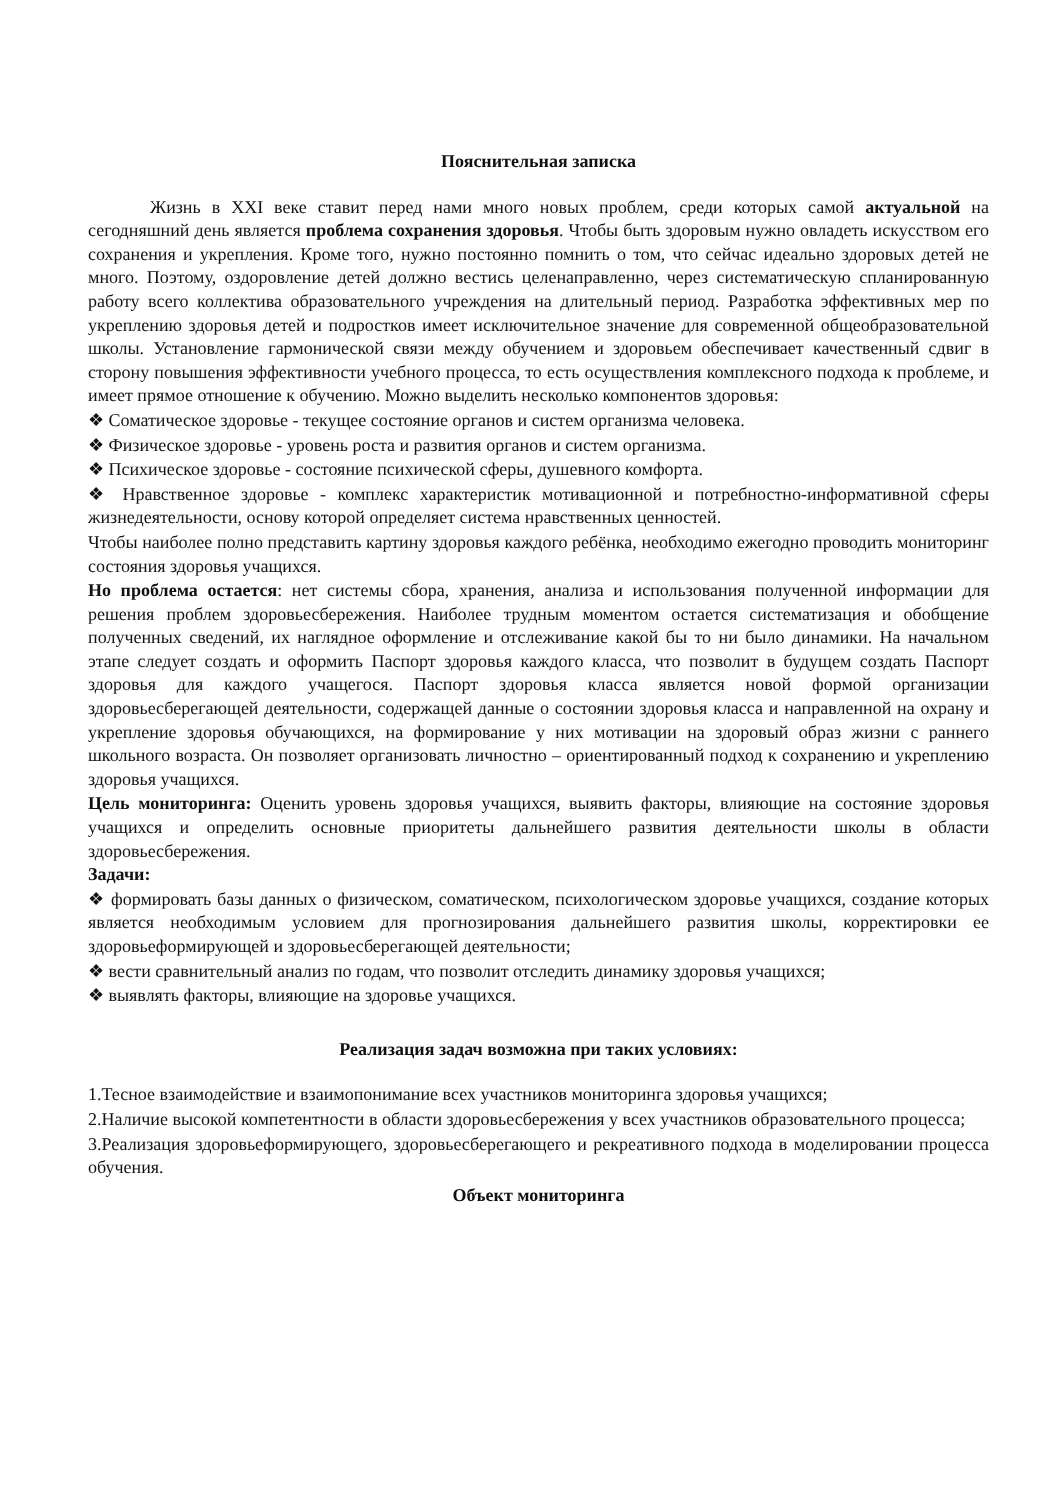Пояснительная записка
Жизнь в XXI веке ставит перед нами много новых проблем, среди которых самой актуальной на сегодняшний день является проблема сохранения здоровья. Чтобы быть здоровым нужно овладеть искусством его сохранения и укрепления. Кроме того, нужно постоянно помнить о том, что сейчас идеально здоровых детей не много. Поэтому, оздоровление детей должно вестись целенаправленно, через систематическую спланированную работу всего коллектива образовательного учреждения на длительный период. Разработка эффективных мер по укреплению здоровья детей и подростков имеет исключительное значение для современной общеобразовательной школы. Установление гармонической связи между обучением и здоровьем обеспечивает качественный сдвиг в сторону повышения эффективности учебного процесса, то есть осуществления комплексного подхода к проблеме, и имеет прямое отношение к обучению. Можно выделить несколько компонентов здоровья:
❖ Соматическое здоровье - текущее состояние органов и систем организма человека.
❖ Физическое здоровье - уровень роста и развития органов и систем организма.
❖ Психическое здоровье - состояние психической сферы, душевного комфорта.
❖ Нравственное здоровье - комплекс характеристик мотивационной и потребностно-информативной сферы жизнедеятельности, основу которой определяет система нравственных ценностей.
Чтобы наиболее полно представить картину здоровья каждого ребёнка, необходимо ежегодно проводить мониторинг состояния здоровья учащихся.
Но проблема остается: нет системы сбора, хранения, анализа и использования полученной информации для решения проблем здоровьесбережения. Наиболее трудным моментом остается систематизация и обобщение полученных сведений, их наглядное оформление и отслеживание какой бы то ни было динамики. На начальном этапе следует создать и оформить Паспорт здоровья каждого класса, что позволит в будущем создать Паспорт здоровья для каждого учащегося. Паспорт здоровья класса является новой формой организации здоровьесберегающей деятельности, содержащей данные о состоянии здоровья класса и направленной на охрану и укрепление здоровья обучающихся, на формирование у них мотивации на здоровый образ жизни с раннего школьного возраста. Он позволяет организовать личностно – ориентированный подход к сохранению и укреплению здоровья учащихся.
Цель мониторинга: Оценить уровень здоровья учащихся, выявить факторы, влияющие на состояние здоровья учащихся и определить основные приоритеты дальнейшего развития деятельности школы в области здоровьесбережения.
Задачи:
❖ формировать базы данных о физическом, соматическом, психологическом здоровье учащихся, создание которых является необходимым условием для прогнозирования дальнейшего развития школы, корректировки ее здоровьеформирующей и здоровьесберегающей деятельности;
❖ вести сравнительный анализ по годам, что позволит отследить динамику здоровья учащихся;
❖ выявлять факторы, влияющие на здоровье учащихся.
Реализация задач возможна при таких условиях:
1.Тесное взаимодействие и взаимопонимание всех участников мониторинга здоровья учащихся;
2.Наличие высокой компетентности в области здоровьесбережения у всех участников образовательного процесса;
3.Реализация здоровьеформирующего, здоровьесберегающего и рекреативного подхода в моделировании процесса обучения.
Объект мониторинга